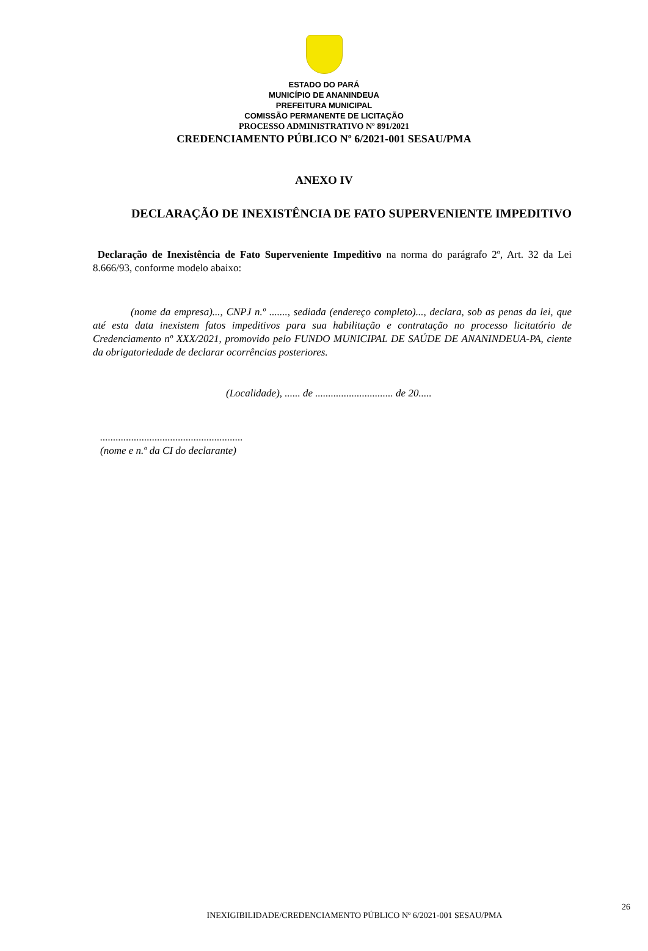ESTADO DO PARÁ
MUNICÍPIO DE ANANINDEUA
PREFEITURA MUNICIPAL
COMISSÃO PERMANENTE DE LICITAÇÃO
PROCESSO ADMINISTRATIVO Nº 891/2021
CREDENCIAMENTO PÚBLICO Nº 6/2021-001 SESAU/PMA
ANEXO IV
DECLARAÇÃO DE INEXISTÊNCIA DE FATO SUPERVENIENTE IMPEDITIVO
Declaração de Inexistência de Fato Superveniente Impeditivo na norma do parágrafo 2º, Art. 32 da Lei 8.666/93, conforme modelo abaixo:
(nome da empresa)..., CNPJ n.º ......., sediada (endereço completo)..., declara, sob as penas da lei, que até esta data inexistem fatos impeditivos para sua habilitação e contratação no processo licitatório de Credenciamento nº XXX/2021, promovido pelo FUNDO MUNICIPAL DE SAÚDE DE ANANINDEUA-PA, ciente da obrigatoriedade de declarar ocorrências posteriores.
(Localidade), ...... de .............................. de 20.....
.......................................................
(nome e n.º da CI do declarante)
26
INEXIGIBILIDADE/CREDENCIAMENTO PÚBLICO Nº 6/2021-001 SESAU/PMA